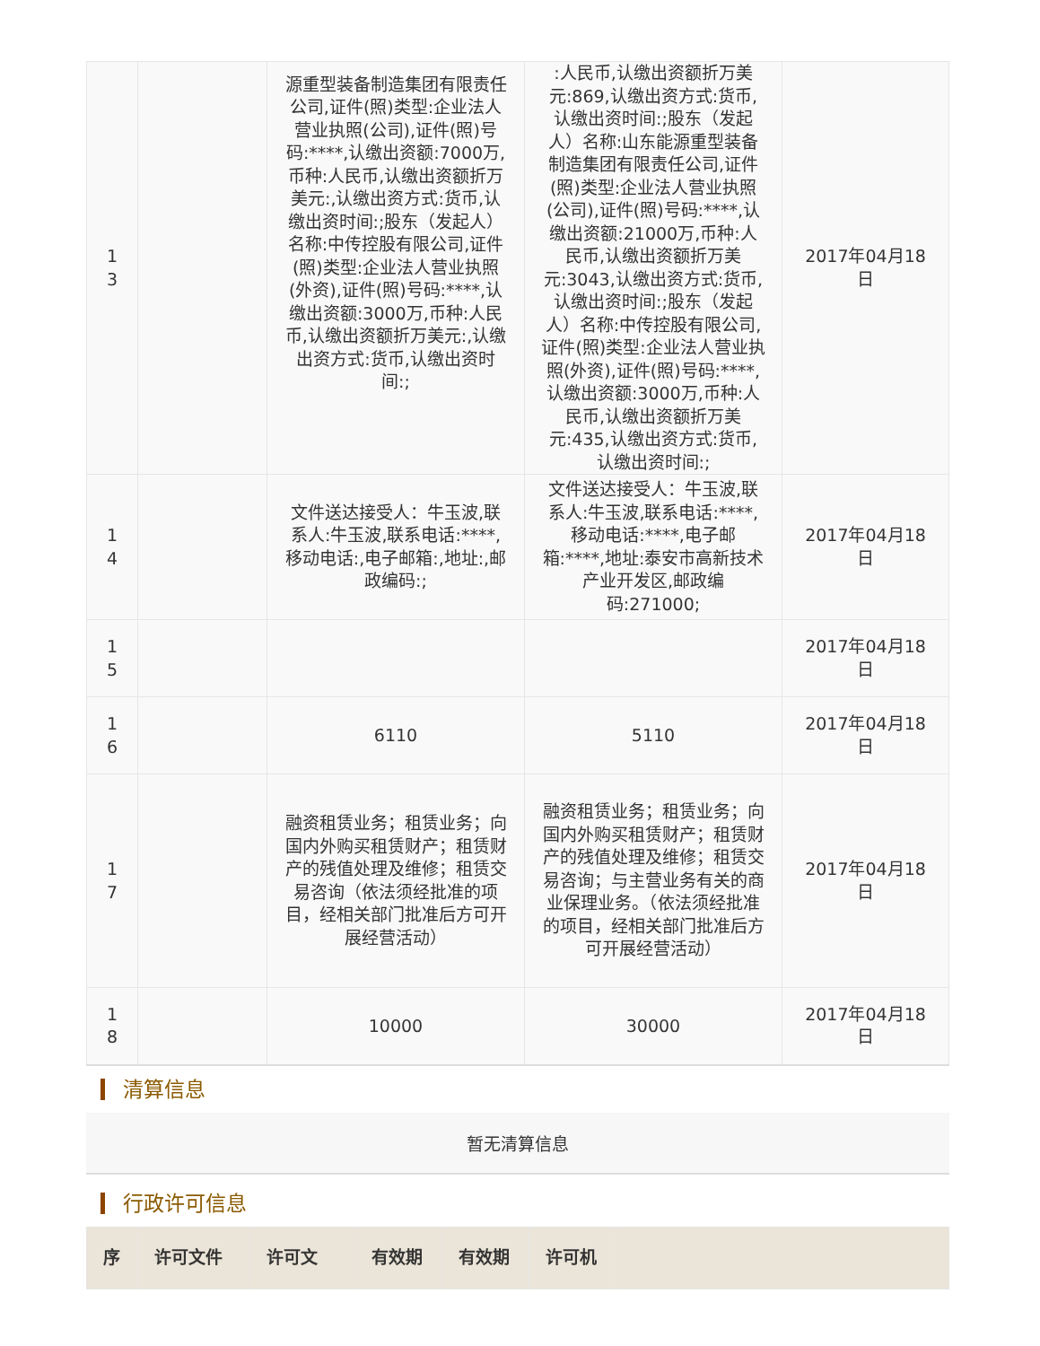| 1 3 | | 源重型装备制造集团有限责任公司,证件(照)类型:企业法人营业执照(公司),证件(照)号码:****,认缴出资额:7000万,币种:人民币,认缴出资额折万美元:,认缴出资方式:货币,认缴出资时间:;股东（发起人）名称:中传控股有限公司,证件(照)类型:企业法人营业执照(外资),证件(照)号码:****,认缴出资额:3000万,币种:人民币,认缴出资额折万美元:,认缴出资方式:货币,认缴出资时间:; | :人民币,认缴出资额折万美元:869,认缴出资方式:货币,认缴出资时间:;股东（发起人）名称:山东能源重型装备制造集团有限责任公司,证件(照)类型:企业法人营业执照(公司),证件(照)号码:****,认缴出资额:21000万,币种:人民币,认缴出资额折万美元:3043,认缴出资方式:货币,认缴出资时间:;股东（发起人）名称:中传控股有限公司,证件(照)类型:企业法人营业执照(外资),证件(照)号码:****,认缴出资额:3000万,币种:人民币,认缴出资额折万美元:435,认缴出资方式:货币,认缴出资时间:; | 2017年04月18日 |
| 1 4 | | 文件送达接受人：牛玉波,联系人:牛玉波,联系电话:****,移动电话:,电子邮箱:,地址:,邮政编码:; | 文件送达接受人：牛玉波,联系人:牛玉波,联系电话:****,移动电话:****,电子邮箱:****,地址:泰安市高新技术产业开发区,邮政编码:271000; | 2017年04月18日 |
| 1 5 | | | | 2017年04月18日 |
| 1 6 | | 6110 | 5110 | 2017年04月18日 |
| 1 7 | | 融资租赁业务；租赁业务；向国内外购买租赁财产；租赁财产的残值处理及维修；租赁交易咨询（依法须经批准的项目，经相关部门批准后方可开展经营活动） | 融资租赁业务；租赁业务；向国内外购买租赁财产；租赁财产的残值处理及维修；租赁交易咨询；与主营业务有关的商业保理业务。（依法须经批准的项目，经相关部门批准后方可开展经营活动） | 2017年04月18日 |
| 1 8 | | 10000 | 30000 | 2017年04月18日 |
清算信息
暂无清算信息
行政许可信息
| 序 | 许可文件 | 许可文 | 有效期 | 有效期 | 许可机 | |
| --- | --- | --- | --- | --- | --- | --- |